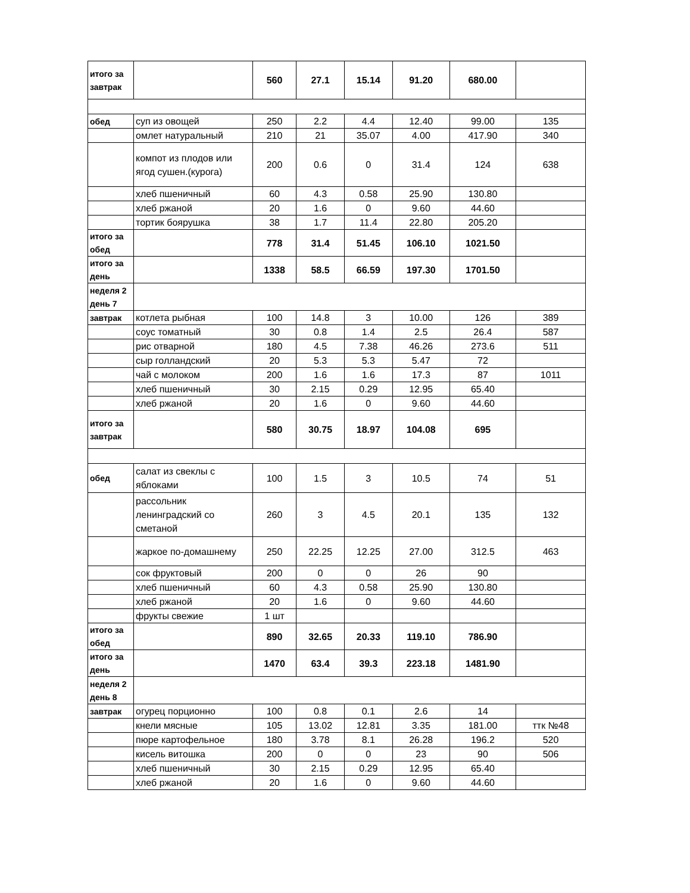| итого за завтрак | | 560 | 27.1 | 15.14 | 91.20 | 680.00 | |
| обед | суп из овощей | 250 | 2.2 | 4.4 | 12.40 | 99.00 | 135 |
| | омлет натуральный | 210 | 21 | 35.07 | 4.00 | 417.90 | 340 |
| | компот из плодов или ягод сушен.(курога) | 200 | 0.6 | 0 | 31.4 | 124 | 638 |
| | хлеб пшеничный | 60 | 4.3 | 0.58 | 25.90 | 130.80 | |
| | хлеб ржаной | 20 | 1.6 | 0 | 9.60 | 44.60 | |
| | тортик боярушка | 38 | 1.7 | 11.4 | 22.80 | 205.20 | |
| итого за обед | | 778 | 31.4 | 51.45 | 106.10 | 1021.50 | |
| итого за день | | 1338 | 58.5 | 66.59 | 197.30 | 1701.50 | |
| неделя 2 день 7 | | | | | | | |
| завтрак | котлета рыбная | 100 | 14.8 | 3 | 10.00 | 126 | 389 |
| | соус томатный | 30 | 0.8 | 1.4 | 2.5 | 26.4 | 587 |
| | рис отварной | 180 | 4.5 | 7.38 | 46.26 | 273.6 | 511 |
| | сыр голландский | 20 | 5.3 | 5.3 | 5.47 | 72 | |
| | чай с молоком | 200 | 1.6 | 1.6 | 17.3 | 87 | 1011 |
| | хлеб пшеничный | 30 | 2.15 | 0.29 | 12.95 | 65.40 | |
| | хлеб ржаной | 20 | 1.6 | 0 | 9.60 | 44.60 | |
| итого за завтрак | | 580 | 30.75 | 18.97 | 104.08 | 695 | |
| обед | салат из свеклы с яблоками | 100 | 1.5 | 3 | 10.5 | 74 | 51 |
| | рассольник ленинградский со сметаной | 260 | 3 | 4.5 | 20.1 | 135 | 132 |
| | жаркое по-домашнему | 250 | 22.25 | 12.25 | 27.00 | 312.5 | 463 |
| | сок фруктовый | 200 | 0 | 0 | 26 | 90 | |
| | хлеб пшеничный | 60 | 4.3 | 0.58 | 25.90 | 130.80 | |
| | хлеб ржаной | 20 | 1.6 | 0 | 9.60 | 44.60 | |
| | фрукты свежие | 1 шт | | | | | |
| итого за обед | | 890 | 32.65 | 20.33 | 119.10 | 786.90 | |
| итого за день | | 1470 | 63.4 | 39.3 | 223.18 | 1481.90 | |
| неделя 2 день 8 | | | | | | | |
| завтрак | огурец порционно | 100 | 0.8 | 0.1 | 2.6 | 14 | |
| | кнели мясные | 105 | 13.02 | 12.81 | 3.35 | 181.00 | ттк №48 |
| | пюре картофельное | 180 | 3.78 | 8.1 | 26.28 | 196.2 | 520 |
| | кисель витошка | 200 | 0 | 0 | 23 | 90 | 506 |
| | хлеб пшеничный | 30 | 2.15 | 0.29 | 12.95 | 65.40 | |
| | хлеб ржаной | 20 | 1.6 | 0 | 9.60 | 44.60 | |